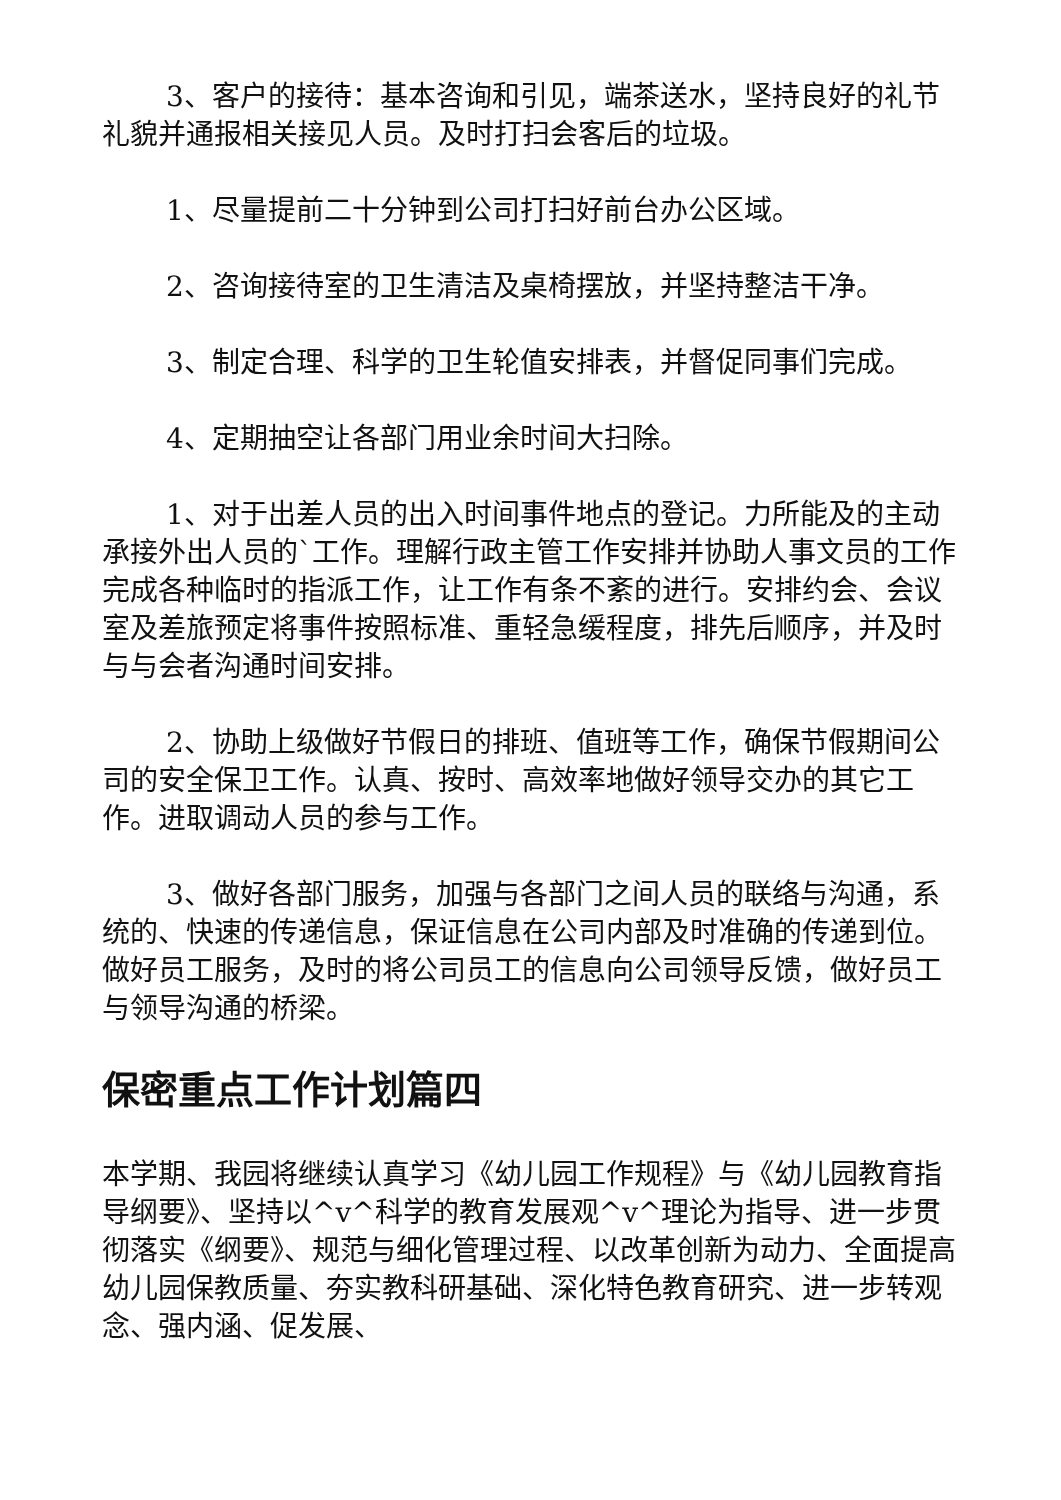3、客户的接待：基本咨询和引见，端茶送水，坚持良好的礼节礼貌并通报相关接见人员。及时打扫会客后的垃圾。
1、尽量提前二十分钟到公司打扫好前台办公区域。
2、咨询接待室的卫生清洁及桌椅摆放，并坚持整洁干净。
3、制定合理、科学的卫生轮值安排表，并督促同事们完成。
4、定期抽空让各部门用业余时间大扫除。
1、对于出差人员的出入时间事件地点的登记。力所能及的主动承接外出人员的`工作。理解行政主管工作安排并协助人事文员的工作完成各种临时的指派工作，让工作有条不紊的进行。安排约会、会议室及差旅预定将事件按照标准、重轻急缓程度，排先后顺序，并及时与与会者沟通时间安排。
2、协助上级做好节假日的排班、值班等工作，确保节假期间公司的安全保卫工作。认真、按时、高效率地做好领导交办的其它工作。进取调动人员的参与工作。
3、做好各部门服务，加强与各部门之间人员的联络与沟通，系统的、快速的传递信息，保证信息在公司内部及时准确的传递到位。做好员工服务，及时的将公司员工的信息向公司领导反馈，做好员工与领导沟通的桥梁。
保密重点工作计划篇四
本学期、我园将继续认真学习《幼儿园工作规程》与《幼儿园教育指导纲要》、坚持以^v^科学的教育发展观^v^理论为指导、进一步贯彻落实《纲要》、规范与细化管理过程、以改革创新为动力、全面提高幼儿园保教质量、夯实教科研基础、深化特色教育研究、进一步转观念、强内涵、促发展、